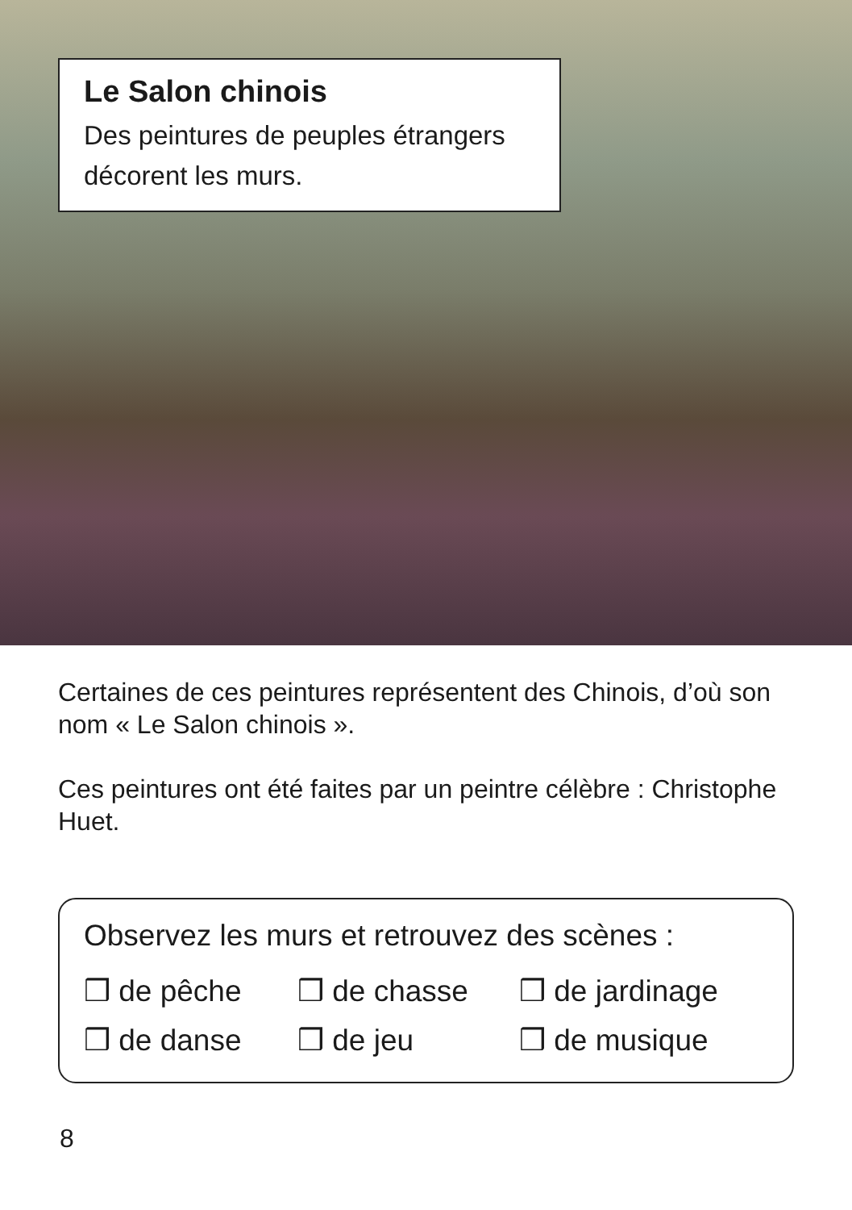Le Salon chinois
Des peintures de peuples étrangers décorent les murs.
Certaines de ces peintures représentent des Chinois, d’où son nom « Le Salon chinois ».
Ces peintures ont été faites par un peintre célèbre : Christophe Huet.
Observez les murs et retrouvez des scènes :
❒ de pêche ❒ de chasse ❒ de jardinage
❒ de danse ❒ de jeu ❒ de musique
8